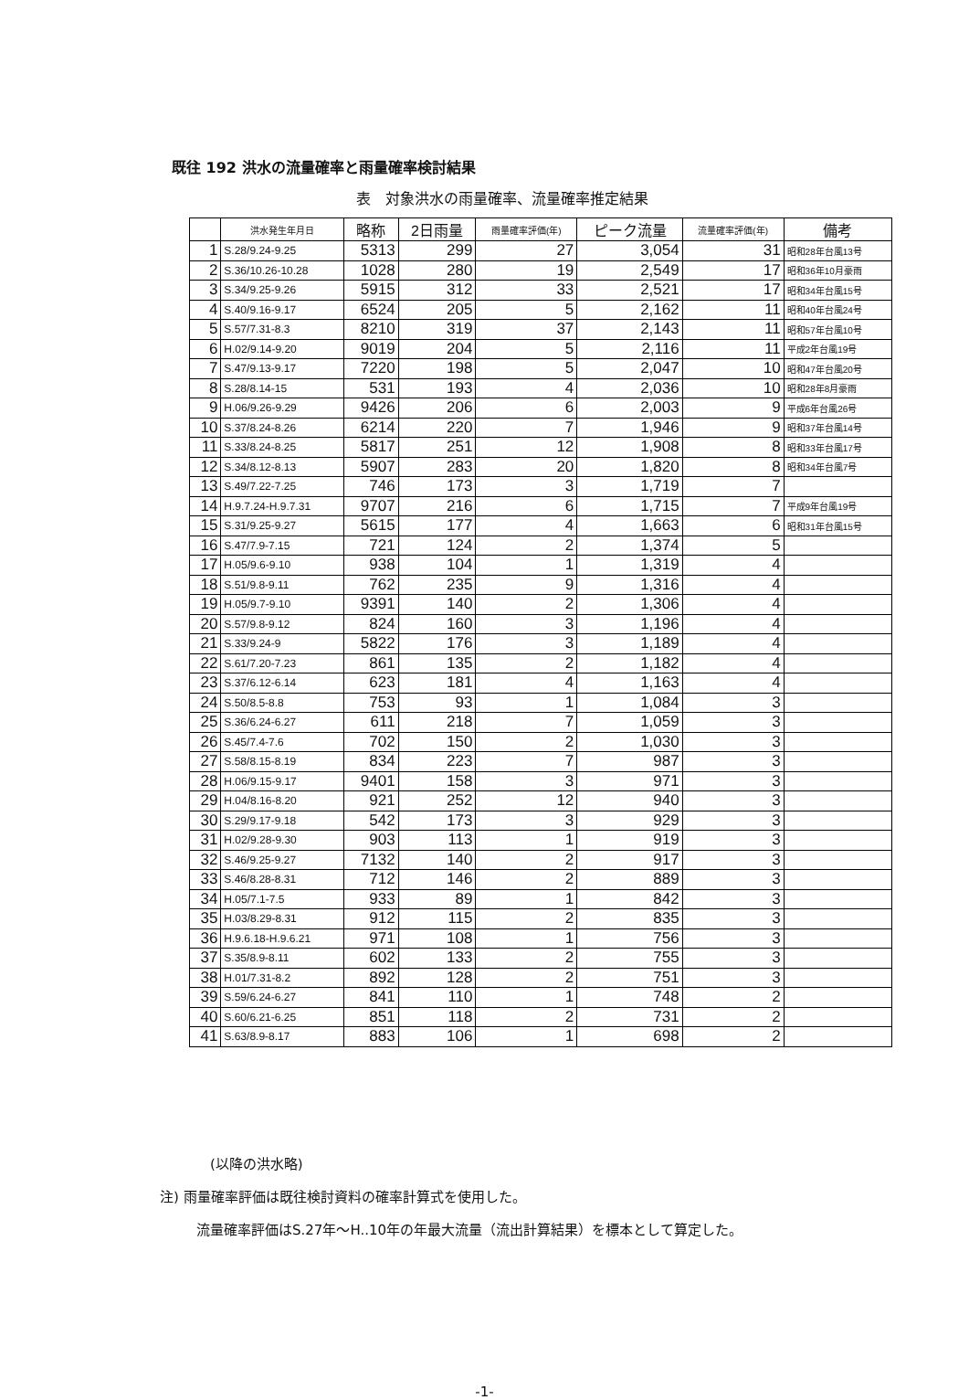既往 192 洪水の流量確率と雨量確率検討結果
表　対象洪水の雨量確率、流量確率推定結果
| | 洪水発生年月日 | 略称 | 2日雨量 | 雨量確率評価(年) | ピーク流量 | 流量確率評価(年) | 備考 |
| --- | --- | --- | --- | --- | --- | --- | --- |
| 1 | S.28/9.24-9.25 | 5313 | 299 | 27 | 3,054 | 31 | 昭和28年台風13号 |
| 2 | S.36/10.26-10.28 | 1028 | 280 | 19 | 2,549 | 17 | 昭和36年10月豪雨 |
| 3 | S.34/9.25-9.26 | 5915 | 312 | 33 | 2,521 | 17 | 昭和34年台風15号 |
| 4 | S.40/9.16-9.17 | 6524 | 205 | 5 | 2,162 | 11 | 昭和40年台風24号 |
| 5 | S.57/7.31-8.3 | 8210 | 319 | 37 | 2,143 | 11 | 昭和57年台風10号 |
| 6 | H.02/9.14-9.20 | 9019 | 204 | 5 | 2,116 | 11 | 平成2年台風19号 |
| 7 | S.47/9.13-9.17 | 7220 | 198 | 5 | 2,047 | 10 | 昭和47年台風20号 |
| 8 | S.28/8.14-15 | 531 | 193 | 4 | 2,036 | 10 | 昭和28年8月豪雨 |
| 9 | H.06/9.26-9.29 | 9426 | 206 | 6 | 2,003 | 9 | 平成6年台風26号 |
| 10 | S.37/8.24-8.26 | 6214 | 220 | 7 | 1,946 | 9 | 昭和37年台風14号 |
| 11 | S.33/8.24-8.25 | 5817 | 251 | 12 | 1,908 | 8 | 昭和33年台風17号 |
| 12 | S.34/8.12-8.13 | 5907 | 283 | 20 | 1,820 | 8 | 昭和34年台風7号 |
| 13 | S.49/7.22-7.25 | 746 | 173 | 3 | 1,719 | 7 | |
| 14 | H.9.7.24-H.9.7.31 | 9707 | 216 | 6 | 1,715 | 7 | 平成9年台風19号 |
| 15 | S.31/9.25-9.27 | 5615 | 177 | 4 | 1,663 | 6 | 昭和31年台風15号 |
| 16 | S.47/7.9-7.15 | 721 | 124 | 2 | 1,374 | 5 | |
| 17 | H.05/9.6-9.10 | 938 | 104 | 1 | 1,319 | 4 | |
| 18 | S.51/9.8-9.11 | 762 | 235 | 9 | 1,316 | 4 | |
| 19 | H.05/9.7-9.10 | 9391 | 140 | 2 | 1,306 | 4 | |
| 20 | S.57/9.8-9.12 | 824 | 160 | 3 | 1,196 | 4 | |
| 21 | S.33/9.24-9 | 5822 | 176 | 3 | 1,189 | 4 | |
| 22 | S.61/7.20-7.23 | 861 | 135 | 2 | 1,182 | 4 | |
| 23 | S.37/6.12-6.14 | 623 | 181 | 4 | 1,163 | 4 | |
| 24 | S.50/8.5-8.8 | 753 | 93 | 1 | 1,084 | 3 | |
| 25 | S.36/6.24-6.27 | 611 | 218 | 7 | 1,059 | 3 | |
| 26 | S.45/7.4-7.6 | 702 | 150 | 2 | 1,030 | 3 | |
| 27 | S.58/8.15-8.19 | 834 | 223 | 7 | 987 | 3 | |
| 28 | H.06/9.15-9.17 | 9401 | 158 | 3 | 971 | 3 | |
| 29 | H.04/8.16-8.20 | 921 | 252 | 12 | 940 | 3 | |
| 30 | S.29/9.17-9.18 | 542 | 173 | 3 | 929 | 3 | |
| 31 | H.02/9.28-9.30 | 903 | 113 | 1 | 919 | 3 | |
| 32 | S.46/9.25-9.27 | 7132 | 140 | 2 | 917 | 3 | |
| 33 | S.46/8.28-8.31 | 712 | 146 | 2 | 889 | 3 | |
| 34 | H.05/7.1-7.5 | 933 | 89 | 1 | 842 | 3 | |
| 35 | H.03/8.29-8.31 | 912 | 115 | 2 | 835 | 3 | |
| 36 | H.9.6.18-H.9.6.21 | 971 | 108 | 1 | 756 | 3 | |
| 37 | S.35/8.9-8.11 | 602 | 133 | 2 | 755 | 3 | |
| 38 | H.01/7.31-8.2 | 892 | 128 | 2 | 751 | 3 | |
| 39 | S.59/6.24-6.27 | 841 | 110 | 1 | 748 | 2 | |
| 40 | S.60/6.21-6.25 | 851 | 118 | 2 | 731 | 2 | |
| 41 | S.63/8.9-8.17 | 883 | 106 | 1 | 698 | 2 | |
(以降の洪水略)
注) 雨量確率評価は既往検討資料の確率計算式を使用した。
流量確率評価はS.27年～H..10年の年最大流量（流出計算結果）を標本として算定した。
-1-